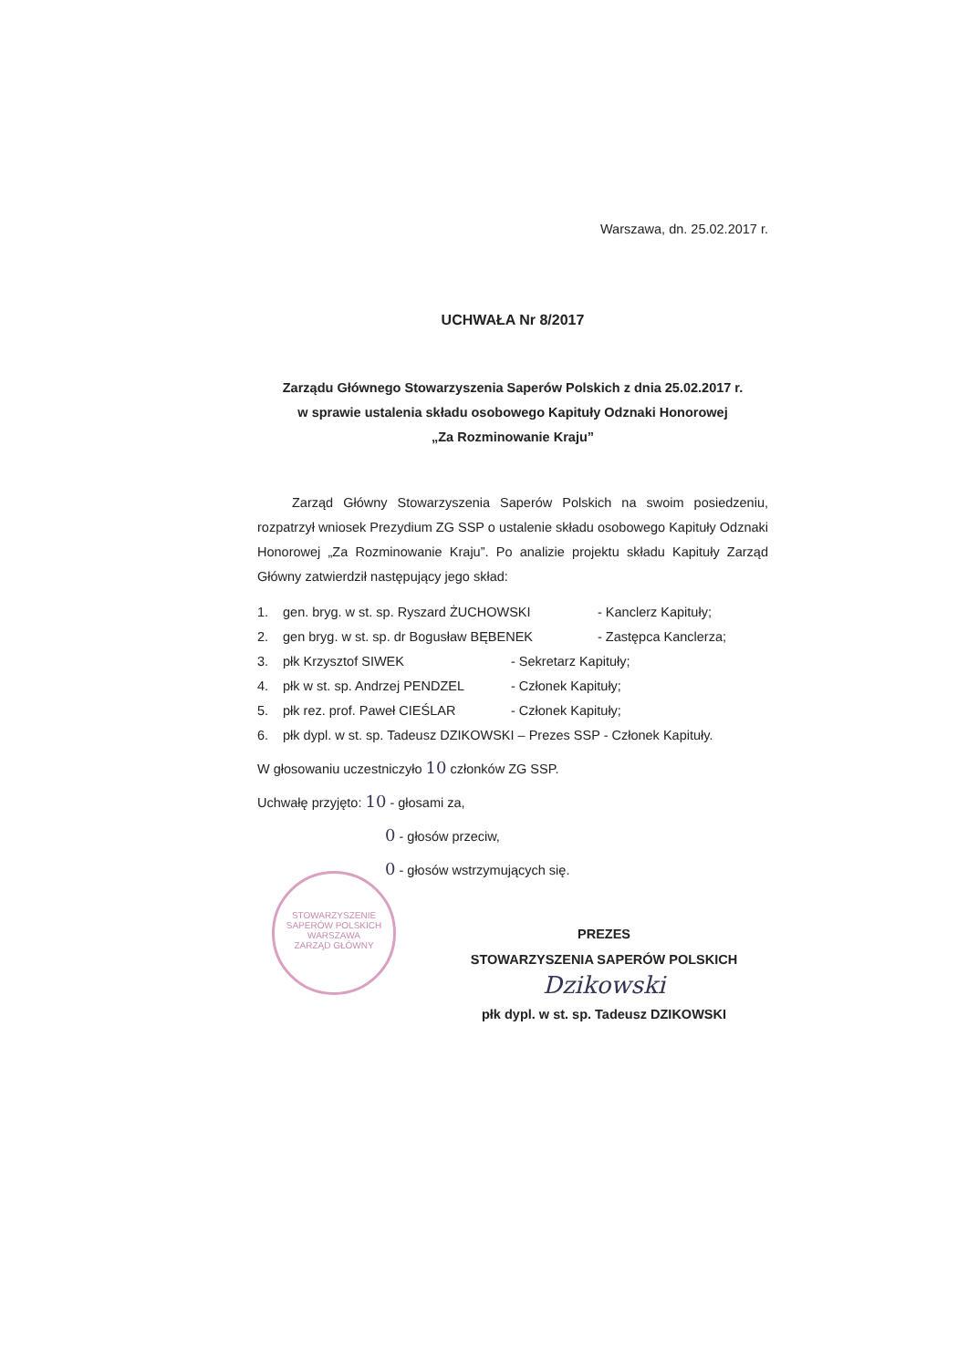STOWARZYSZENIE SAPERÓW POLSKICH
WARSZAWA
ZARZĄD GŁÓWNY
Warszawa, dn. 25.02.2017 r.
UCHWAŁA Nr 8/2017
Zarządu Głównego Stowarzyszenia Saperów Polskich z dnia 25.02.2017 r.
w sprawie ustalenia składu osobowego Kapituły Odznaki Honorowej
„Za Rozminowanie Kraju”
Zarząd Główny Stowarzyszenia Saperów Polskich na swoim posiedzeniu, rozpatrzył wniosek Prezydium ZG SSP o ustalenie składu osobowego Kapituły Odznaki Honorowej „Za Rozminowanie Kraju”. Po analizie projektu składu Kapituły Zarząd Główny zatwierdził następujący jego skład:
1. gen. bryg. w st. sp. Ryszard ŻUCHOWSKI - Kanclerz Kapituły;
2. gen bryg. w st. sp. dr Bogusław BĘBENEK - Zastępca Kanclerza;
3. płk Krzysztof SIWEK - Sekretarz Kapituły;
4. płk w st. sp. Andrzej PENDZEL - Członek Kapituły;
5. płk rez. prof. Paweł CIEŚLAR - Członek Kapituły;
6. płk dypl. w st. sp. Tadeusz DZIKOWSKI – Prezes SSP - Członek Kapituły.
W głosowaniu uczestniczyło 10 członków ZG SSP.
Uchwałę przyjęto: 10 - głosami za,
0 - głosów przeciw,
0 - głosów wstrzymujących się.
PREZES
STOWARZYSZENIA SAPERÓW POLSKICH
Dzikowski
płk dypl. w st. sp. Tadeusz DZIKOWSKI